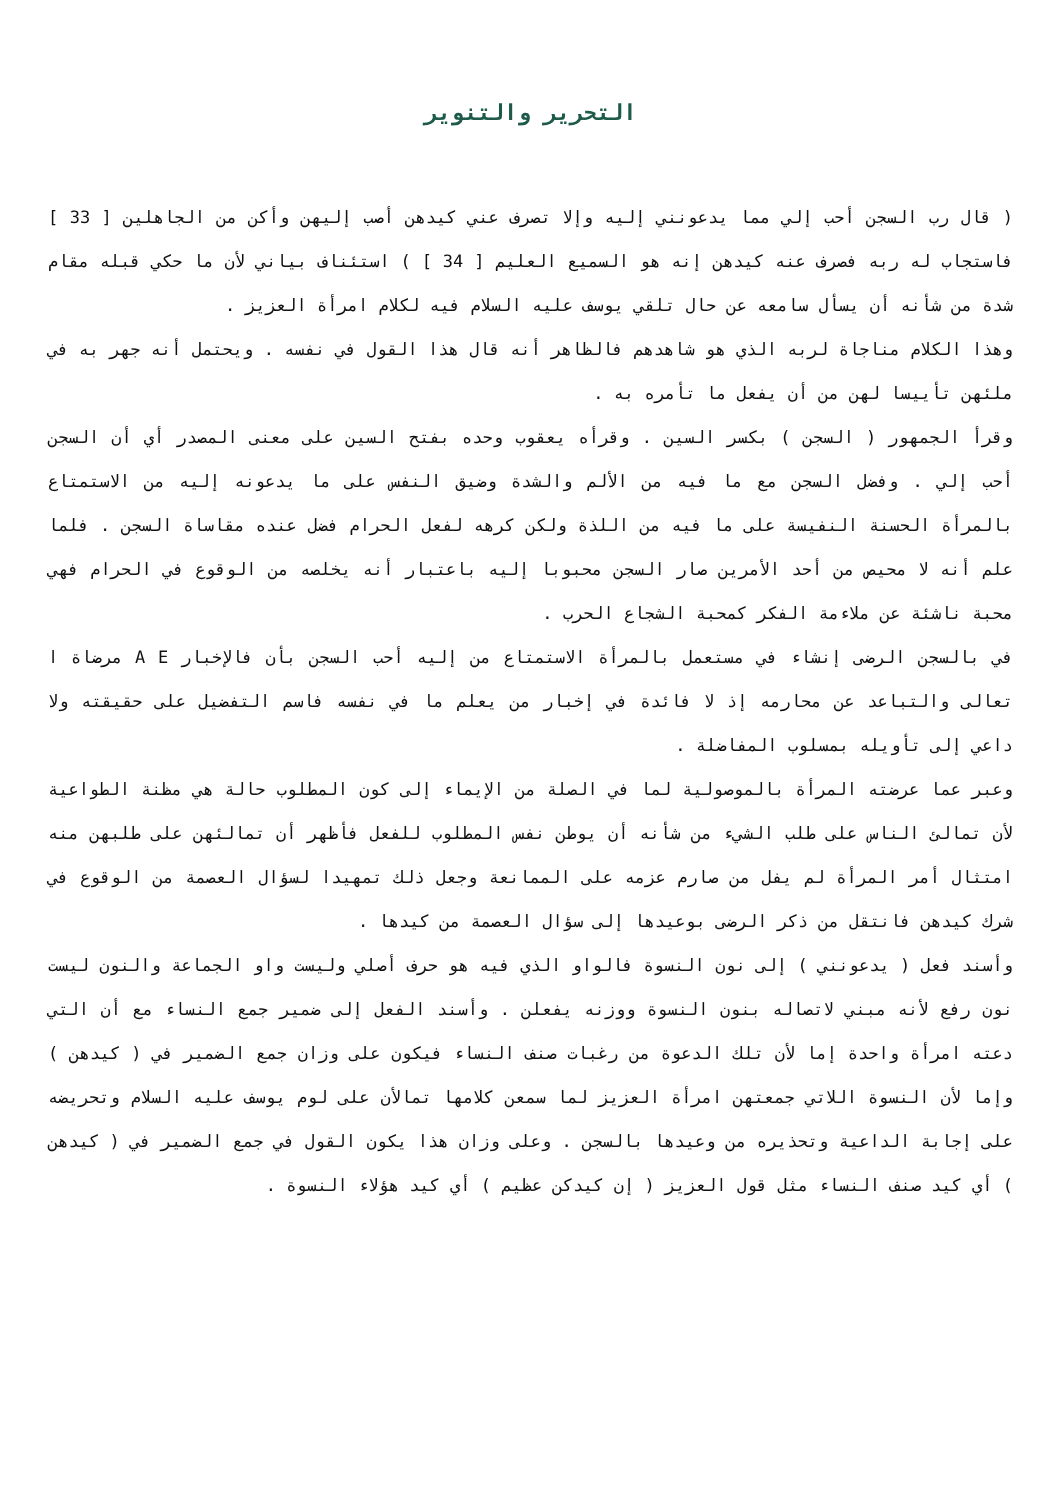التحرير والتنوير
( قال رب السجن أحب إلي مما يدعونني إليه وإلا تصرف عني كيدهن أصب إليهن وأكن من الجاهلين [ 33 ] فاستجاب له ربه فصرف عنه كيدهن إنه هو السميع العليم [ 34 ] ) استئناف بياني لأن ما حكي قبله مقام شدة من شأنه أن يسأل سامعه عن حال تلقي يوسف عليه السلام فيه لكلام امرأة العزيز .
وهذا الكلام مناجاة لربه الذي هو شاهدهم فالظاهر أنه قال هذا القول في نفسه . ويحتمل أنه جهر به في ملئهن تأييسا لهن من أن يفعل ما تأمره به .
وقرأ الجمهور ( السجن ) بكسر السين . وقرأه يعقوب وحده بفتح السين على معنى المصدر أي أن السجن أحب إلي . وفضل السجن مع ما فيه من الألم والشدة وضيق النفس على ما يدعونه إليه من الاستمتاع بالمرأة الحسنة النفيسة على ما فيه من اللذة ولكن كرهه لفعل الحرام فضل عنده مقاساة السجن . فلما علم أنه لا محيص من أحد الأمرين صار السجن محبوبا إليه باعتبار أنه يخلصه من الوقوع في الحرام فهي محبة ناشئة عن ملاءمة الفكر كمحبة الشجاع الحرب .
في بالسجن الرضى إنشاء في مستعمل بالمرأة الاستمتاع من إليه أحب السجن بأن فالإخبار A E مرضاة ا تعالى والتباعد عن محارمه إذ لا فائدة في إخبار من يعلم ما في نفسه فاسم التفضيل على حقيقته ولا داعي إلى تأويله بمسلوب المفاضلة .
وعبر عما عرضته المرأة بالموصولية لما في الصلة من الإيماء إلى كون المطلوب حالة هي مظنة الطواعية لأن تمالئ الناس على طلب الشيء من شأنه أن يوطن نفس المطلوب للفعل فأظهر أن تمالئهن على طلبهن منه امتثال أمر المرأة لم يفل من صارم عزمه على الممانعة وجعل ذلك تمهيدا لسؤال العصمة من الوقوع في شرك كيدهن فانتقل من ذكر الرضى بوعيدها إلى سؤال العصمة من كيدها .
وأسند فعل ( يدعونني ) إلى نون النسوة فالواو الذي فيه هو حرف أصلي وليست واو الجماعة والنون ليست نون رفع لأنه مبني لاتصاله بنون النسوة ووزنه يفعلن . وأسند الفعل إلى ضمير جمع النساء مع أن التي دعته امرأة واحدة إما لأن تلك الدعوة من رغبات صنف النساء فيكون على وزان جمع الضمير في ( كيدهن ) وإما لأن النسوة اللاتي جمعتهن امرأة العزيز لما سمعن كلامها تمالأن على لوم يوسف عليه السلام وتحريضه على إجابة الداعية وتحذيره من وعيدها بالسجن . وعلى وزان هذا يكون القول في جمع الضمير في ( كيدهن ) أي كيد صنف النساء مثل قول العزيز ( إن كيدكن عظيم ) أي كيد هؤلاء النسوة .